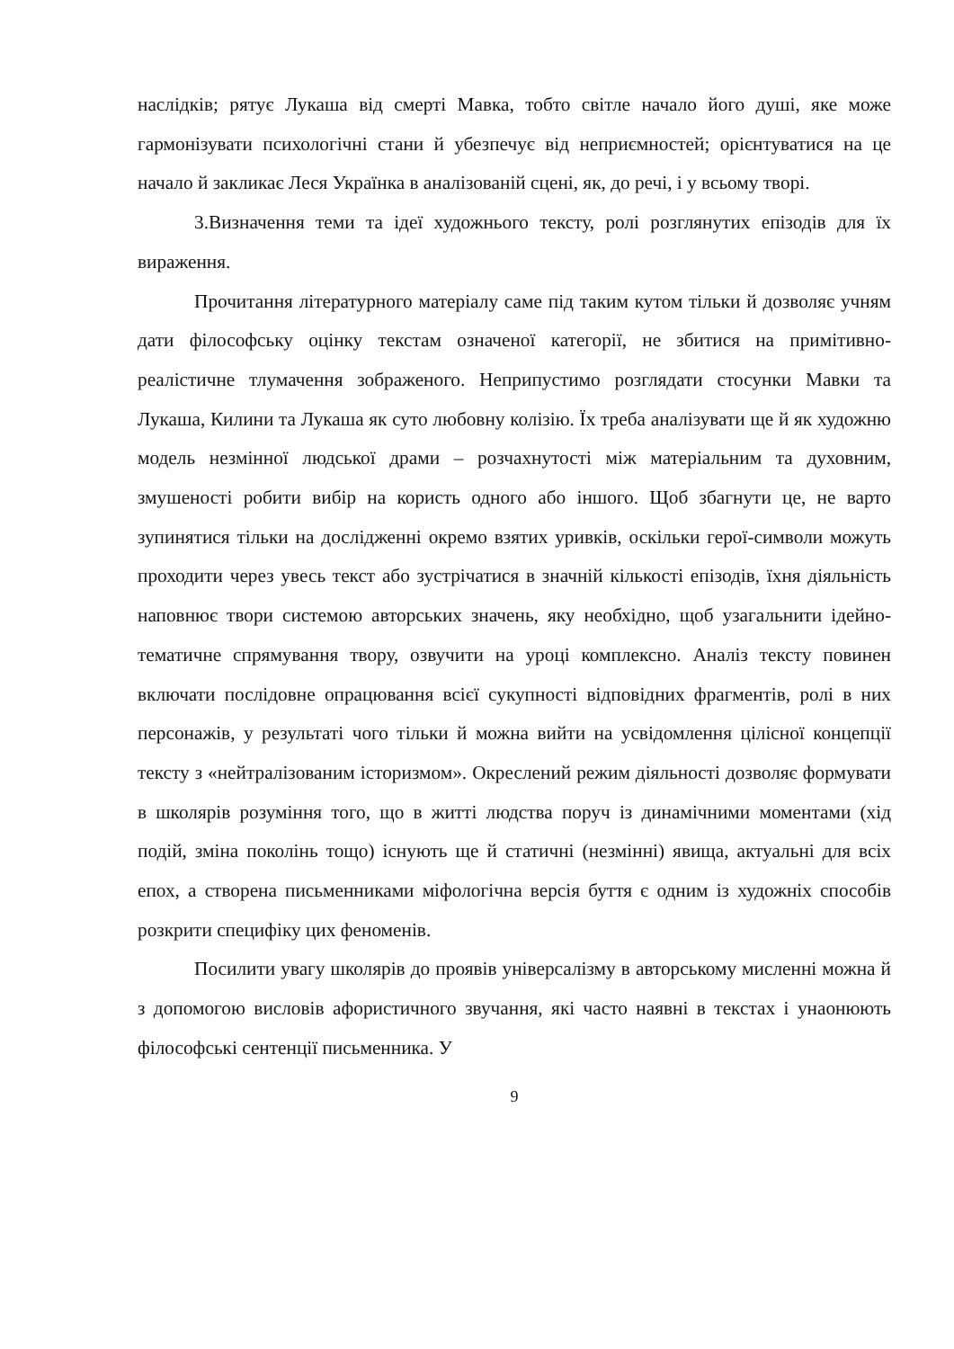наслідків; рятує Лукаша від смерті Мавка, тобто світле начало його душі, яке може гармонізувати психологічні стани й убезпечує від неприємностей; орієнтуватися на це начало й закликає Леся Українка в аналізованій сцені, як, до речі, і у всьому творі.
3.Визначення теми та ідеї художнього тексту, ролі розглянутих епізодів для їх вираження.
Прочитання літературного матеріалу саме під таким кутом тільки й дозволяє учням дати філософську оцінку текстам означеної категорії, не збитися на примітивно-реалістичне тлумачення зображеного. Неприпустимо розглядати стосунки Мавки та Лукаша, Килини та Лукаша як суто любовну колізію. Їх треба аналізувати ще й як художню модель незмінної людської драми – розчахнутості між матеріальним та духовним, змушеності робити вибір на користь одного або іншого. Щоб збагнути це, не варто зупинятися тільки на дослідженні окремо взятих уривків, оскільки герої-символи можуть проходити через увесь текст або зустрічатися в значній кількості епізодів, їхня діяльність наповнює твори системою авторських значень, яку необхідно, щоб узагальнити ідейно-тематичне спрямування твору, озвучити на уроці комплексно. Аналіз тексту повинен включати послідовне опрацювання всієї сукупності відповідних фрагментів, ролі в них персонажів, у результаті чого тільки й можна вийти на усвідомлення цілісної концепції тексту з «нейтралізованим історизмом». Окреслений режим діяльності дозволяє формувати в школярів розуміння того, що в житті людства поруч із динамічними моментами (хід подій, зміна поколінь тощо) існують ще й статичні (незмінні) явища, актуальні для всіх епох, а створена письменниками міфологічна версія буття є одним із художніх способів розкрити специфіку цих феноменів.
Посилити увагу школярів до проявів універсалізму в авторському мисленні можна й з допомогою висловів афористичного звучання, які часто наявні в текстах і унаонюють філософські сентенції письменника. У
9